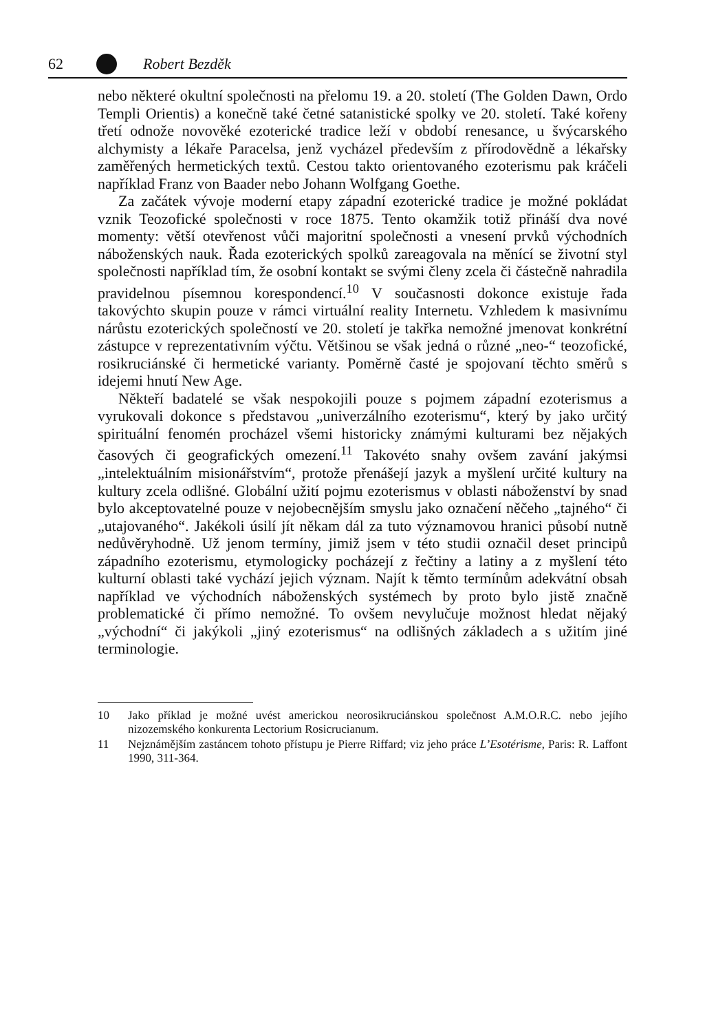62 Robert Bezděk
nebo některé okultní společnosti na přelomu 19. a 20. století (The Golden Dawn, Ordo Templi Orientis) a konečně také četné satanistické spolky ve 20. století. Také kořeny třetí odnože novověké ezoterické tradice leží v období renesance, u švýcarského alchymisty a lékaře Paracelsa, jenž vycházel především z přírodovědně a lékařsky zaměřených hermetických textů. Cestou takto orientovaného ezoterismu pak kráčeli například Franz von Baader nebo Johann Wolfgang Goethe.
Za začátek vývoje moderní etapy západní ezoterické tradice je možné pokládat vznik Teozofické společnosti v roce 1875. Tento okamžik totiž přináší dva nové momenty: větší otevřenost vůči majoritní společnosti a vnesení prvků východních náboženských nauk. Řada ezoterických spolků zareagovala na měnící se životní styl společnosti například tím, že osobní kontakt se svými členy zcela či částečně nahradila pravidelnou písemnou korespondencí.<sup>10</sup> V současnosti dokonce existuje řada takovýchto skupin pouze v rámci virtuální reality Internetu. Vzhledem k masivnímu nárůstu ezoterických společností ve 20. století je takřka nemožné jmenovat konkrétní zástupce v reprezentativním výčtu. Většinou se však jedná o různé „neo-“ teozofické, rosikruciánské či hermetické varianty. Poměrně časté je spojovaní těchto směrů s idejemi hnutí New Age.
Někteří badatelé se však nespokojili pouze s pojmem západní ezoterismus a vyrukovali dokonce s představou „univerzálního ezoterismu“, který by jako určitý spirituální fenomén procházel všemi historicky známými kulturami bez nějakých časových či geografických omezení.<sup>11</sup> Takovéto snahy ovšem zavání jakýmsi „intelektuálním misionářstvím“, protože přenášejí jazyk a myšlení určité kultury na kultury zcela odlišné. Globální užití pojmu ezoterismus v oblasti náboženství by snad bylo akceptovatelné pouze v nejobecnějším smyslu jako označení něčeho „tajného“ či „utajovaného“. Jakékoli úsilí jít někam dál za tuto významovou hranici působí nutně nedůvěryhodně. Už jenom termíny, jimiž jsem v této studii označil deset principů západního ezoterismu, etymologicky pocházejí z řečtiny a latiny a z myšlení této kulturní oblasti také vychází jejich význam. Najít k těmto termínům adekvátní obsah například ve východních náboženských systémech by proto bylo jistě značně problematické či přímo nemožné. To ovšem nevylučuje možnost hledat nějaký „východní“ či jakýkoli „jiný ezoterismus“ na odlišných základech a s užitím jiné terminologie.
10 Jako příklad je možné uvést americkou neorosikruciánskou společnost A.M.O.R.C. nebo jejího nizozemského konkurenta Lectorium Rosicrucianum.
11 Nejznámějším zastáncem tohoto přístupu je Pierre Riffard; viz jeho práce L’Esotérisme, Paris: R. Laffont 1990, 311-364.